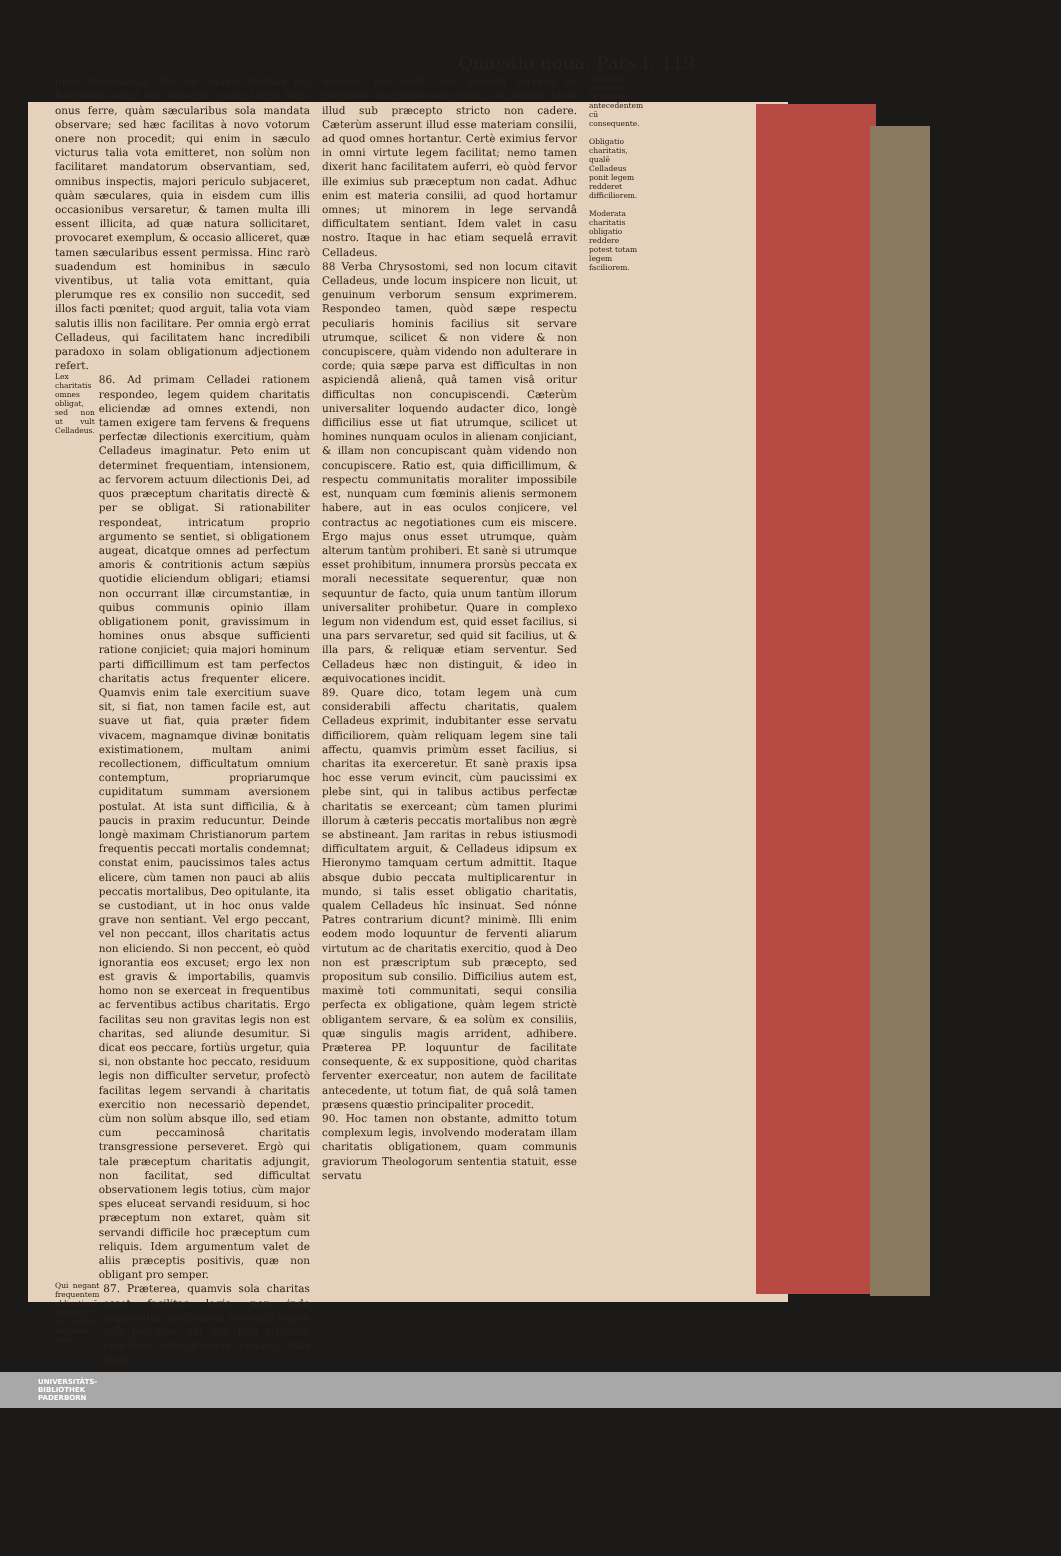Quæstio nona. Pars I. 119
num stimulantur. His de causis facilius est Religiosis simul tam votorum quàm totius legis onus ferre, quàm sæcularibus sola mandata observare; sed hæc facilitas à novo votorum onere non procedit; qui enim in sæculo victurus talia vota emitteret, non solùm non facilitaret mandatorum observantiam, sed, omnibus inspectis, majori periculo subjaceret, quàm sæculares, quia in eisdem cum illis occasionibus versaretur, & tamen multa illi essent illicita, ad quæ natura sollicitaret, provocaret exemplum, & occasio alliceret, quæ tamen sæcularibus essent permissa. Hinc rarò suadendum est hominibus in sæculo viventibus, ut talia vota emittant, quia plerumque res ex consilio non succedit, sed illos facti pœnitet; quod arguit, talia vota viam salutis illis non facilitare. Per omnia ergò errat Celladeus, qui facilitatem hanc incredibili paradoxo in solam obligationum adjectionem refert.
Lex charitatis omnes obligat, sed non ut vult Celladeus.
86. Ad primam Celladei rationem respondeo, legem quidem charitatis eliciendæ ad omnes extendi, non tamen exigere tam fervens & frequens perfectæ dilectionis exercitium, quàm Celladeus imaginatur. Peto enim ut determinet frequentiam, intensionem, ac fervorem actuum dilectionis Dei, ad quos præceptum charitatis directè & per se obligat. Si rationabiliter respondeat, intricatum proprio argumento se sentiet, si obligationem augeat, dicatque omnes ad perfectum amoris & contritionis actum sæpiùs quotidie eliciendum obligari; etiamsi non occurrant illæ circumstantiæ, in quibus communis opinio illam obligationem ponit, gravissimum in homines onus absque sufficienti ratione conjiciet; quia majori hominum parti difficillimum est tam perfectos charitatis actus frequenter elicere. Quamvis enim tale exercitium suave sit, si fiat, non tamen facile est, aut suave ut fiat, quia præter fidem vivacem, magnamque divinæ bonitatis existimationem, multam animi recollectionem, difficultatum omnium contemptum, propriarumque cupiditatum summam aversionem postulat. At ista sunt difficilia, & à paucis in praxim reducuntur. Deinde longè maximam Christianorum partem frequentis peccati mortalis condemnat; constat enim, paucissimos tales actus elicere, cùm tamen non pauci ab aliis peccatis mortalibus, Deo opitulante, ita se custodiant, ut in hoc onus valde grave non sentiant. Vel ergo peccant, vel non peccant, illos charitatis actus non eliciendo. Si non peccent, eò quòd ignorantia eos excuset; ergo lex non est gravis & importabilis, quamvis homo non se exerceat in frequentibus ac ferventibus actibus charitatis. Ergo facilitas seu non gravitas legis non est charitas, sed aliunde desumitur. Si dicat eos peccare, fortiùs urgetur, quia si, non obstante hoc peccato, residuum legis non difficulter servetur, profectò facilitas legem servandi à charitatis exercitio non necessariò dependet, cùm non solùm absque illo, sed etiam cum peccaminosâ charitatis transgressione perseveret. Ergò qui tale præceptum charitatis adjungit, non facilitat, sed difficultat observationem legis totius, cùm major spes eluceat servandi residuum, si hoc præceptum non extaret, quàm sit servandi difficile hoc præceptum cum reliquis. Idem argumentum valet de aliis præceptis positivis, quæ non obligant pro semper.
Qui negant frequentem obligationē charitatis nō tollunt facilitatē legis.
87. Præterea, quamvis sola charitas esset facilitas legis, non inde sequeretur, facilitatem servandi legem tolli per eos, qui non tam strictam charitatis obligationem ponunt; talis enim
assertio nec tollit, nec impedit fervens ac frequens charitatis exercitium, sed solùm docet illud sub præcepto stricto non cadere. Cæterùm asserunt illud esse materiam consilii, ad quod omnes hortantur. Certè eximius fervor in omni virtute legem facilitat; nemo tamen dixerit hanc facilitatem auferri, eò quòd fervor ille eximius sub præceptum non cadat. Adhuc enim est materia consilii, ad quod hortamur omnes; ut minorem in lege servandâ difficultatem sentiant. Idem valet in casu nostro. Itaque in hac etiam sequelâ erravit Celladeus.
88 Verba Chrysostomi, sed non locum citavit Celladeus, unde locum inspicere non licuit, ut genuinum verborum sensum exprimerem. Respondeo tamen, quòd sæpe respectu peculiaris hominis facilius sit servare utrumque, scilicet & non videre & non concupiscere, quàm videndo non adulterare in corde; quia sæpe parva est difficultas in non aspiciendâ alienâ, quâ tamen visâ oritur difficultas non concupiscendi. Cæterùm universaliter loquendo audacter dico, longè difficilius esse ut fiat utrumque, scilicet ut homines nunquam oculos in alienam conjiciant, & illam non concupiscant quàm videndo non concupiscere. Ratio est, quia difficillimum, & respectu communitatis moraliter impossibile est, nunquam cum fœminis alienis sermonem habere, aut in eas oculos conjicere, vel contractus ac negotiationes cum eis miscere. Ergo majus onus esset utrumque, quàm alterum tantùm prohiberi. Et sanè si utrumque esset prohibitum, innumera prorsùs peccata ex morali necessitate sequerentur, quæ non sequuntur de facto, quia unum tantùm illorum universaliter prohibetur. Quare in complexo legum non videndum est, quid esset facilius, si una pars servaretur, sed quid sit facilius, ut & illa pars, & reliquæ etiam serventur. Sed Celladeus hæc non distinguit, & ideo in æquivocationes incidit.
89. Quare dico, totam legem unà cum considerabili affectu charitatis, qualem Celladeus exprimit, indubitanter esse servatu difficiliorem, quàm reliquam legem sine tali affectu, quamvis primùm esset facilius, si charitas ita exerceretur. Et sanè praxis ipsa hoc esse verum evincit, cùm paucissimi ex plebe sint, qui in talibus actibus perfectæ charitatis se exerceant; cùm tamen plurimi illorum à cæteris peccatis mortalibus non ægrè se abstineant. Jam raritas in rebus istiusmodi difficultatem arguit, & Celladeus idipsum ex Hieronymo tamquam certum admittit. Itaque absque dubio peccata multiplicarentur in mundo, si talis esset obligatio charitatis, qualem Celladeus hîc insinuat. Sed nónne Patres contrarium dicunt? minimè. Illi enim eodem modo loquuntur de ferventi aliarum virtutum ac de charitatis exercitio, quod à Deo non est præscriptum sub præcepto, sed propositum sub consilio. Difficilius autem est, maximè toti communitati, sequi consilia perfecta ex obligatione, quàm legem strictè obligantem servare, & ea solùm ex consiliis, quæ singulis magis arrident, adhibere. Præterea PP. loquuntur de facilitate consequente, & ex suppositione, quòd charitas ferventer exerceatur, non autem de facilitate antecedente, ut totum fiat, de quâ solâ tamen præsens quæstio principaliter procedit.
90. Hoc tamen non obstante, admitto totum complexum legis, involvendo moderatam illam charitatis obligationem, quam communis graviorum Theologorum sententia statuit, esse servatu
Celladeus confundit facilitatem antecedentem cū consequente.
Obligatio charitatis, qualē Celladeus ponit legem redderet difficiliorem.
Moderata charitatis obligatio reddere potest totam legem faciliorem.
UNIVERSITÄTS-
BIBLIOTHEK
PADERBORN